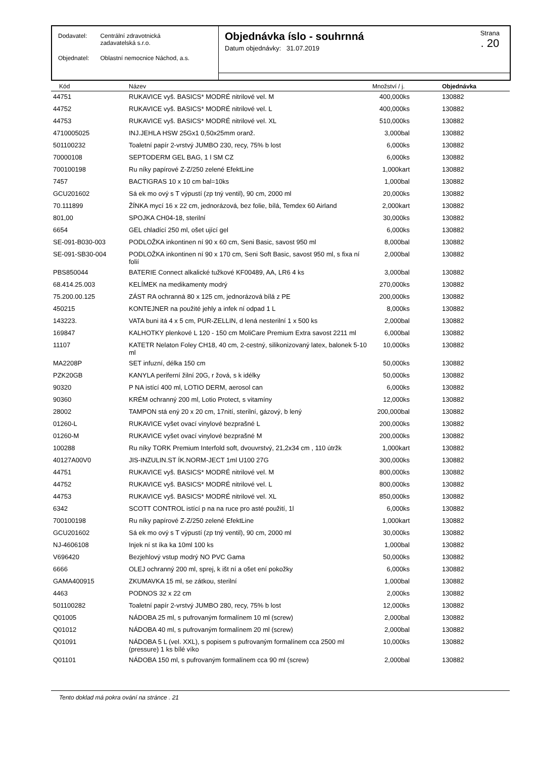| Dodavatel: | Centrální zdravotnická zadavatelská s.r.o. |
| Objednatel: | Oblastní nemocnice Náchod, a.s. |
Objednávka íslo - souhrnná
Datum objednávky: 31.07.2019
Strana. 20
| Kód | Název | Množství / j. | Objednávka |
| --- | --- | --- | --- |
| 44751 | RUKAVICE vyš. BASICS* MODRÉ nitrilové vel. M | 400,000ks | 130882 |
| 44752 | RUKAVICE vyš. BASICS* MODRÉ nitrilové vel. L | 400,000ks | 130882 |
| 44753 | RUKAVICE vyš. BASICS* MODRÉ nitrilové vel. XL | 510,000ks | 130882 |
| 4710005025 | INJ.JEHLA HSW 25Gx1 0,50x25mm oranž. | 3,000bal | 130882 |
| 501100232 | Toaletní papír 2-vrstvý JUMBO 230, recy, 75% b lost | 6,000ks | 130882 |
| 70000108 | SEPTODERM GEL BAG, 1 l SM CZ | 6,000ks | 130882 |
| 700100198 | Ru níky papírové Z-Z/250 zelené EfektLine | 1,000kart | 130882 |
| 7457 | BACTIGRAS 10 x 10 cm bal=10ks | 1,000bal | 130882 |
| GCU201602 | Sá ek mo ový s T výpustí (zp tný ventil), 90 cm, 2000 ml | 20,000ks | 130882 |
| 70.111899 | ŽÍNKA mycí 16 x 22 cm, jednorázová, bez folie, bílá, Temdex 60 Airland | 2,000kart | 130882 |
| 801,00 | SPOJKA CH04-18, sterilní | 30,000ks | 130882 |
| 6654 | GEL chladící 250 ml, ošet ující gel | 6,000ks | 130882 |
| SE-091-B030-003 | PODLOŽKA inkontinen ní 90 x 60 cm, Seni Basic, savost 950 ml | 8,000bal | 130882 |
| SE-091-SB30-004 | PODLOŽKA inkontinen ní 90 x 170 cm, Seni Soft Basic, savost 950 ml, s fixa ní folií | 2,000bal | 130882 |
| PBS850044 | BATERIE Connect alkalické tužkové KF00489, AA, LR6 4 ks | 3,000bal | 130882 |
| 68.414.25.003 | KELÍMEK na medikamenty modrý | 270,000ks | 130882 |
| 75.200.00.125 | ZÁST RA ochranná 80 x 125 cm, jednorázová bílá z PE | 200,000ks | 130882 |
| 450215 | KONTEJNER na použité jehly a infek ní odpad 1 L | 8,000ks | 130882 |
| 143223. | VATA buni itá 4 x 5 cm, PUR-ZELLIN, d lená nesterilní 1 x 500 ks | 2,000bal | 130882 |
| 169847 | KALHOTKY plenkové L 120 - 150 cm MoliCare Premium Extra savost 2211 ml | 6,000bal | 130882 |
| 11107 | KATETR Nelaton Foley CH18, 40 cm, 2-cestný, silikonizovaný latex, balonek 5-10 ml | 10,000ks | 130882 |
| MA2208P | SET infuzní, délka 150 cm | 50,000ks | 130882 |
| PZK20GB | KANYLA periferní žilní 20G, r žová, s k idélky | 50,000ks | 130882 |
| 90320 | P NA istící 400 ml, LOTIO DERM, aerosol can | 6,000ks | 130882 |
| 90360 | KRÉM ochranný 200 ml, Lotio Protect, s vitamíny | 12,000ks | 130882 |
| 28002 | TAMPON stá ený 20 x 20 cm, 17nití, sterilní, gázový, b lený | 200,000bal | 130882 |
| 01260-L | RUKAVICE vyšet ovací vinylové bezprašné L | 200,000ks | 130882 |
| 01260-M | RUKAVICE vyšet ovací vinylové bezprašné M | 200,000ks | 130882 |
| 100288 | Ru níky TORK Premium Interfold soft, dvouvrstvý, 21,2x34 cm , 110 útržk | 1,000kart | 130882 |
| 40127A00V0 | JIS-INZULIN.ST ÍK.NORM-JECT 1ml U100 27G | 300,000ks | 130882 |
| 44751 | RUKAVICE vyš. BASICS* MODRÉ nitrilové vel. M | 800,000ks | 130882 |
| 44752 | RUKAVICE vyš. BASICS* MODRÉ nitrilové vel. L | 800,000ks | 130882 |
| 44753 | RUKAVICE vyš. BASICS* MODRÉ nitrilové vel. XL | 850,000ks | 130882 |
| 6342 | SCOTT CONTROL istící p na na ruce pro asté použití, 1l | 6,000ks | 130882 |
| 700100198 | Ru níky papírové Z-Z/250 zelené EfektLine | 1,000kart | 130882 |
| GCU201602 | Sá ek mo ový s T výpustí (zp tný ventil), 90 cm, 2000 ml | 30,000ks | 130882 |
| NJ-4606108 | Injek ní st íka ka 10ml 100 ks | 1,000bal | 130882 |
| V696420 | Bezjehlový vstup modrý NO PVC Gama | 50,000ks | 130882 |
| 6666 | OLEJ ochranný 200 ml, sprej, k išt ní a ošet ení pokožky | 6,000ks | 130882 |
| GAMA400915 | ZKUMAVKA 15 ml, se zátkou, sterilní | 1,000bal | 130882 |
| 4463 | PODNOS 32 x 22 cm | 2,000ks | 130882 |
| 501100282 | Toaletní papír 2-vrstvý JUMBO 280, recy, 75% b lost | 12,000ks | 130882 |
| Q01005 | NÁDOBA 25 ml, s pufrovaným formalínem 10 ml (screw) | 2,000bal | 130882 |
| Q01012 | NÁDOBA 40 ml, s pufrovaným formalínem 20 ml (screw) | 2,000bal | 130882 |
| Q01091 | NÁDOBA 5 L (vel. XXL), s popisem s pufrovaným formalínem cca 2500 ml (pressure) 1 ks bílé víko | 10,000ks | 130882 |
| Q01101 | NÁDOBA 150 ml, s pufrovaným formalínem cca 90 ml (screw) | 2,000bal | 130882 |
Tento doklad má pokra ování na stránce . 21